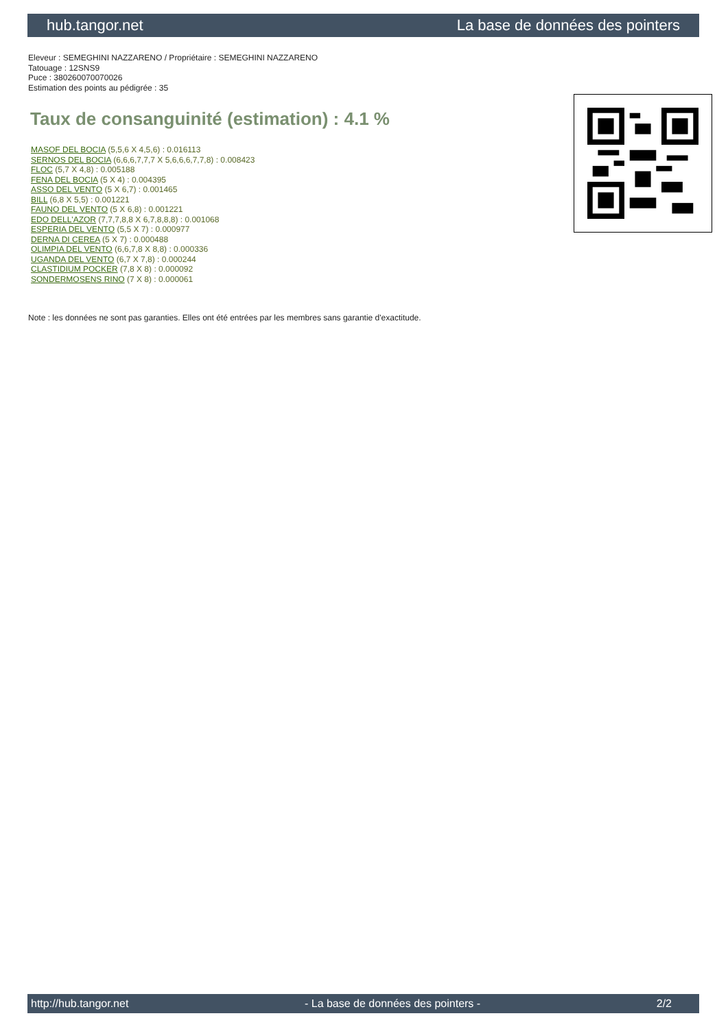hub.tangor.net La base de données des pointers
Eleveur : SEMEGHINI NAZZARENO / Propriétaire : SEMEGHINI NAZZARENO
Tatouage : 12SNS9
Puce : 380260070070026
Estimation des points au pédigrée : 35
Taux de consanguinité (estimation) : 4.1 %
MASOF DEL BOCIA (5,5,6 X 4,5,6) : 0.016113
SERNOS DEL BOCIA (6,6,6,7,7,7 X 5,6,6,6,7,7,8) : 0.008423
FLOC (5,7 X 4,8) : 0.005188
FENA DEL BOCIA (5 X 4) : 0.004395
ASSO DEL VENTO (5 X 6,7) : 0.001465
BILL (6,8 X 5,5) : 0.001221
FAUNO DEL VENTO (5 X 6,8) : 0.001221
EDO DELL'AZOR (7,7,7,8,8 X 6,7,8,8,8) : 0.001068
ESPERIA DEL VENTO (5,5 X 7) : 0.000977
DERNA DI CEREA (5 X 7) : 0.000488
OLIMPIA DEL VENTO (6,6,7,8 X 8,8) : 0.000336
UGANDA DEL VENTO (6,7 X 7,8) : 0.000244
CLASTIDIUM POCKER (7,8 X 8) : 0.000092
SONDERMOSENS RINO (7 X 8) : 0.000061
Note : les données ne sont pas garanties. Elles ont été entrées par les membres sans garantie d'exactitude.
http://hub.tangor.net - La base de données des pointers - 2/2